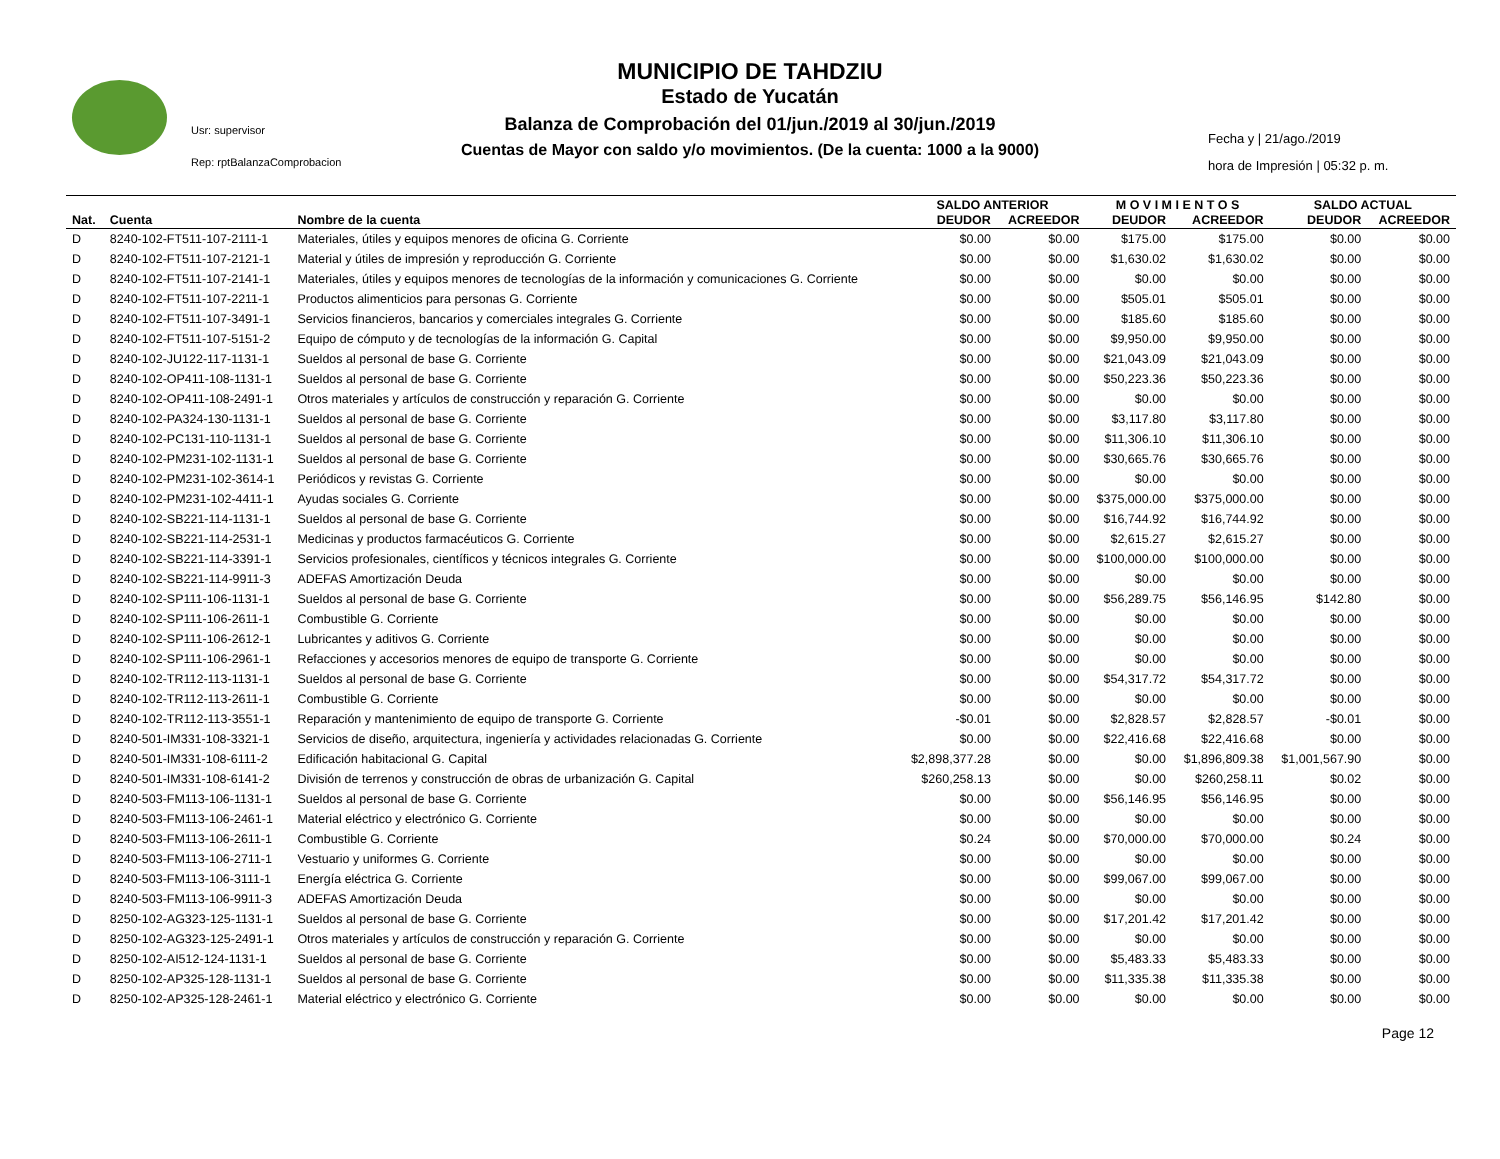Usr: supervisor
Rep: rptBalanzaComprobacion
MUNICIPIO DE TAHDZIU
Estado de Yucatán
Balanza de Comprobación del 01/jun./2019 al 30/jun./2019
Cuentas de Mayor con saldo y/o movimientos. (De la cuenta: 1000 a la 9000)
Fecha y | 21/ago./2019
hora de Impresión | 05:32 p. m.
| | | | SALDO ANTERIOR | | M O V I M I E N T O S | | SALDO ACTUAL | |
| --- | --- | --- | --- | --- | --- | --- | --- | --- |
| Nat. | Cuenta | Nombre de la cuenta | DEUDOR | ACREEDOR | DEUDOR | ACREEDOR | DEUDOR | ACREEDOR |
| D | 8240-102-FT511-107-2111-1 | Materiales, útiles y equipos menores de oficina G. Corriente | $0.00 | $0.00 | $175.00 | $175.00 | $0.00 | $0.00 |
| D | 8240-102-FT511-107-2121-1 | Material y útiles de impresión y reproducción G. Corriente | $0.00 | $0.00 | $1,630.02 | $1,630.02 | $0.00 | $0.00 |
| D | 8240-102-FT511-107-2141-1 | Materiales, útiles y equipos menores de tecnologías de la información y comunicaciones G. Corriente | $0.00 | $0.00 | $0.00 | $0.00 | $0.00 | $0.00 |
| D | 8240-102-FT511-107-2211-1 | Productos alimenticios para personas G. Corriente | $0.00 | $0.00 | $505.01 | $505.01 | $0.00 | $0.00 |
| D | 8240-102-FT511-107-3491-1 | Servicios financieros, bancarios y comerciales integrales G. Corriente | $0.00 | $0.00 | $185.60 | $185.60 | $0.00 | $0.00 |
| D | 8240-102-FT511-107-5151-2 | Equipo de cómputo y de tecnologías de la información G. Capital | $0.00 | $0.00 | $9,950.00 | $9,950.00 | $0.00 | $0.00 |
| D | 8240-102-JU122-117-1131-1 | Sueldos al personal de base G. Corriente | $0.00 | $0.00 | $21,043.09 | $21,043.09 | $0.00 | $0.00 |
| D | 8240-102-OP411-108-1131-1 | Sueldos al personal de base G. Corriente | $0.00 | $0.00 | $50,223.36 | $50,223.36 | $0.00 | $0.00 |
| D | 8240-102-OP411-108-2491-1 | Otros materiales y artículos de construcción y reparación G. Corriente | $0.00 | $0.00 | $0.00 | $0.00 | $0.00 | $0.00 |
| D | 8240-102-PA324-130-1131-1 | Sueldos al personal de base G. Corriente | $0.00 | $0.00 | $3,117.80 | $3,117.80 | $0.00 | $0.00 |
| D | 8240-102-PC131-110-1131-1 | Sueldos al personal de base G. Corriente | $0.00 | $0.00 | $11,306.10 | $11,306.10 | $0.00 | $0.00 |
| D | 8240-102-PM231-102-1131-1 | Sueldos al personal de base G. Corriente | $0.00 | $0.00 | $30,665.76 | $30,665.76 | $0.00 | $0.00 |
| D | 8240-102-PM231-102-3614-1 | Periódicos y revistas G. Corriente | $0.00 | $0.00 | $0.00 | $0.00 | $0.00 | $0.00 |
| D | 8240-102-PM231-102-4411-1 | Ayudas sociales G. Corriente | $0.00 | $0.00 | $375,000.00 | $375,000.00 | $0.00 | $0.00 |
| D | 8240-102-SB221-114-1131-1 | Sueldos al personal de base G. Corriente | $0.00 | $0.00 | $16,744.92 | $16,744.92 | $0.00 | $0.00 |
| D | 8240-102-SB221-114-2531-1 | Medicinas y productos farmacéuticos G. Corriente | $0.00 | $0.00 | $2,615.27 | $2,615.27 | $0.00 | $0.00 |
| D | 8240-102-SB221-114-3391-1 | Servicios profesionales, científicos y técnicos integrales G. Corriente | $0.00 | $0.00 | $100,000.00 | $100,000.00 | $0.00 | $0.00 |
| D | 8240-102-SB221-114-9911-3 | ADEFAS Amortización Deuda | $0.00 | $0.00 | $0.00 | $0.00 | $0.00 | $0.00 |
| D | 8240-102-SP111-106-1131-1 | Sueldos al personal de base G. Corriente | $0.00 | $0.00 | $56,289.75 | $56,146.95 | $142.80 | $0.00 |
| D | 8240-102-SP111-106-2611-1 | Combustible G. Corriente | $0.00 | $0.00 | $0.00 | $0.00 | $0.00 | $0.00 |
| D | 8240-102-SP111-106-2612-1 | Lubricantes y aditivos G. Corriente | $0.00 | $0.00 | $0.00 | $0.00 | $0.00 | $0.00 |
| D | 8240-102-SP111-106-2961-1 | Refacciones y accesorios menores de equipo de transporte G. Corriente | $0.00 | $0.00 | $0.00 | $0.00 | $0.00 | $0.00 |
| D | 8240-102-TR112-113-1131-1 | Sueldos al personal de base G. Corriente | $0.00 | $0.00 | $54,317.72 | $54,317.72 | $0.00 | $0.00 |
| D | 8240-102-TR112-113-2611-1 | Combustible G. Corriente | $0.00 | $0.00 | $0.00 | $0.00 | $0.00 | $0.00 |
| D | 8240-102-TR112-113-3551-1 | Reparación y mantenimiento de equipo de transporte G. Corriente | -$0.01 | $0.00 | $2,828.57 | $2,828.57 | -$0.01 | $0.00 |
| D | 8240-501-IM331-108-3321-1 | Servicios de diseño, arquitectura, ingeniería y actividades relacionadas G. Corriente | $0.00 | $0.00 | $22,416.68 | $22,416.68 | $0.00 | $0.00 |
| D | 8240-501-IM331-108-6111-2 | Edificación habitacional G. Capital | $2,898,377.28 | $0.00 | $0.00 | $1,896,809.38 | $1,001,567.90 | $0.00 |
| D | 8240-501-IM331-108-6141-2 | División de terrenos y construcción de obras de urbanización G. Capital | $260,258.13 | $0.00 | $0.00 | $260,258.11 | $0.02 | $0.00 |
| D | 8240-503-FM113-106-1131-1 | Sueldos al personal de base G. Corriente | $0.00 | $0.00 | $56,146.95 | $56,146.95 | $0.00 | $0.00 |
| D | 8240-503-FM113-106-2461-1 | Material eléctrico y electrónico G. Corriente | $0.00 | $0.00 | $0.00 | $0.00 | $0.00 | $0.00 |
| D | 8240-503-FM113-106-2611-1 | Combustible G. Corriente | $0.24 | $0.00 | $70,000.00 | $70,000.00 | $0.24 | $0.00 |
| D | 8240-503-FM113-106-2711-1 | Vestuario y uniformes G. Corriente | $0.00 | $0.00 | $0.00 | $0.00 | $0.00 | $0.00 |
| D | 8240-503-FM113-106-3111-1 | Energía eléctrica G. Corriente | $0.00 | $0.00 | $99,067.00 | $99,067.00 | $0.00 | $0.00 |
| D | 8240-503-FM113-106-9911-3 | ADEFAS Amortización Deuda | $0.00 | $0.00 | $0.00 | $0.00 | $0.00 | $0.00 |
| D | 8250-102-AG323-125-1131-1 | Sueldos al personal de base G. Corriente | $0.00 | $0.00 | $17,201.42 | $17,201.42 | $0.00 | $0.00 |
| D | 8250-102-AG323-125-2491-1 | Otros materiales y artículos de construcción y reparación G. Corriente | $0.00 | $0.00 | $0.00 | $0.00 | $0.00 | $0.00 |
| D | 8250-102-AI512-124-1131-1 | Sueldos al personal de base G. Corriente | $0.00 | $0.00 | $5,483.33 | $5,483.33 | $0.00 | $0.00 |
| D | 8250-102-AP325-128-1131-1 | Sueldos al personal de base G. Corriente | $0.00 | $0.00 | $11,335.38 | $11,335.38 | $0.00 | $0.00 |
| D | 8250-102-AP325-128-2461-1 | Material eléctrico y electrónico G. Corriente | $0.00 | $0.00 | $0.00 | $0.00 | $0.00 | $0.00 |
Page 12